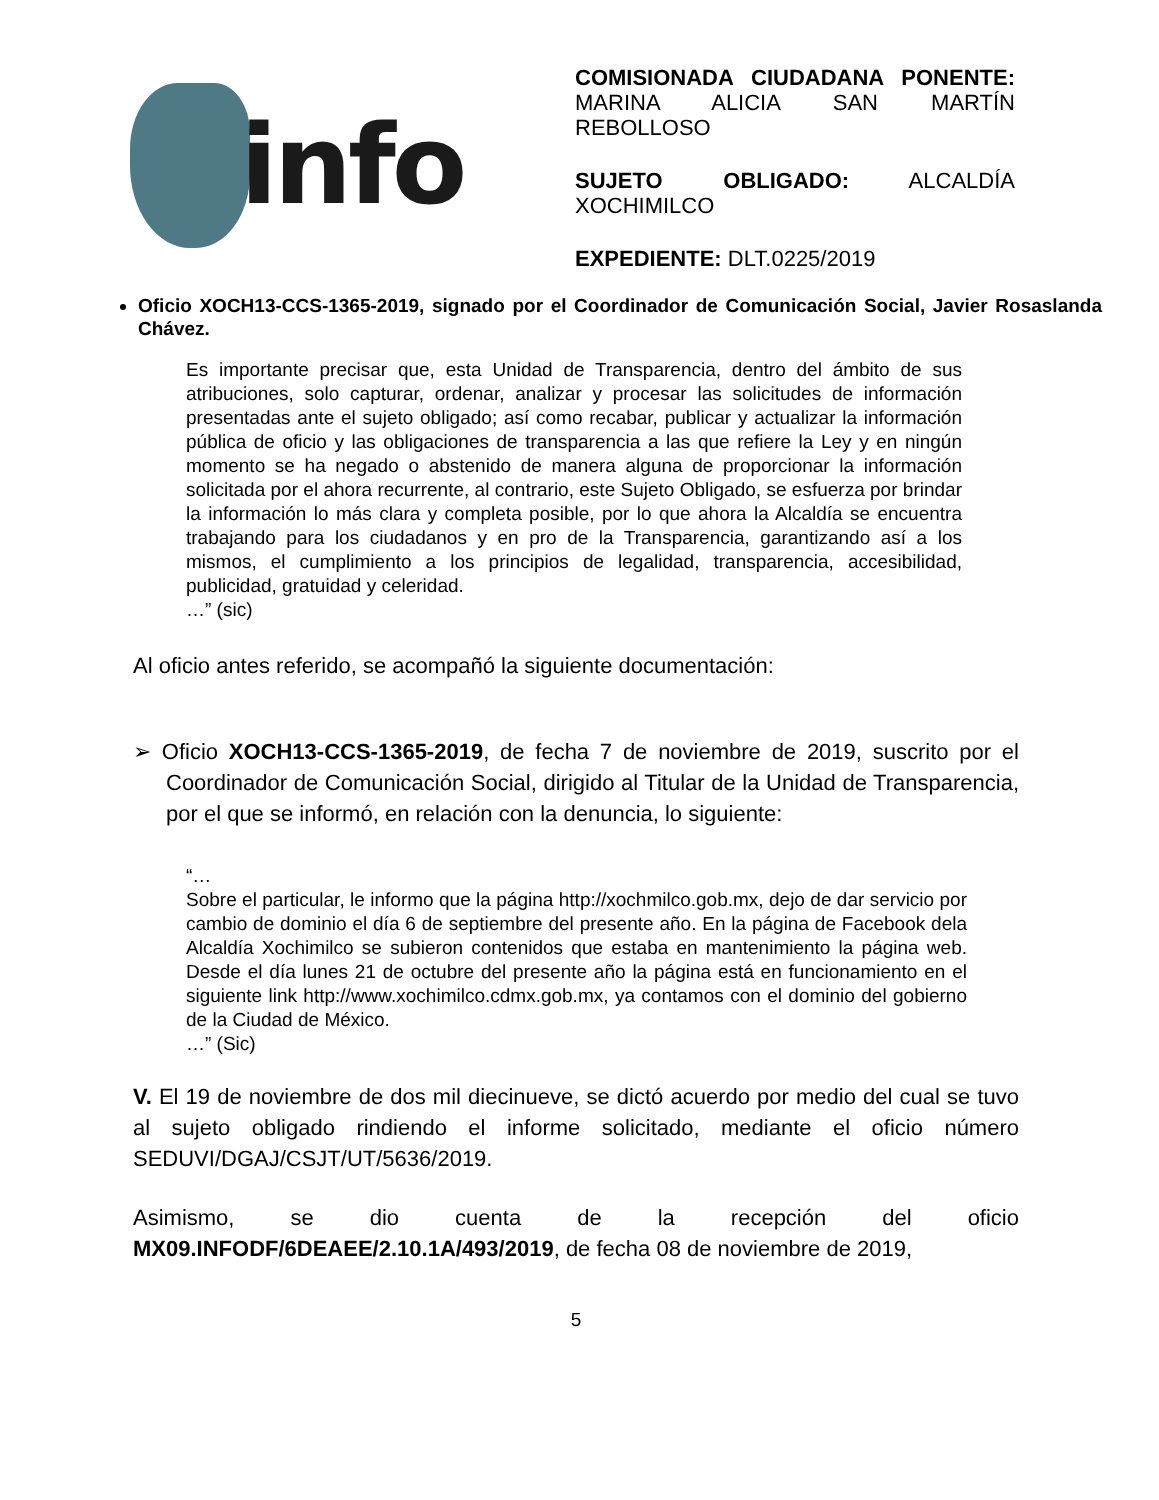info
COMISIONADA CIUDADANA PONENTE: MARINA ALICIA SAN MARTÍN REBOLLOSO
SUJETO OBLIGADO: ALCALDÍA XOCHIMILCO
EXPEDIENTE: DLT.0225/2019
Oficio XOCH13-CCS-1365-2019, signado por el Coordinador de Comunicación Social, Javier Rosaslanda Chávez.
Es importante precisar que, esta Unidad de Transparencia, dentro del ámbito de sus atribuciones, solo capturar, ordenar, analizar y procesar las solicitudes de información presentadas ante el sujeto obligado; así como recabar, publicar y actualizar la información pública de oficio y las obligaciones de transparencia a las que refiere la Ley y en ningún momento se ha negado o abstenido de manera alguna de proporcionar la información solicitada por el ahora recurrente, al contrario, este Sujeto Obligado, se esfuerza por brindar la información lo más clara y completa posible, por lo que ahora la Alcaldía se encuentra trabajando para los ciudadanos y en pro de la Transparencia, garantizando así a los mismos, el cumplimiento a los principios de legalidad, transparencia, accesibilidad, publicidad, gratuidad y celeridad.
…” (sic)
Al oficio antes referido, se acompañó la siguiente documentación:
➢ Oficio XOCH13-CCS-1365-2019, de fecha 7 de noviembre de 2019, suscrito por el Coordinador de Comunicación Social, dirigido al Titular de la Unidad de Transparencia, por el que se informó, en relación con la denuncia, lo siguiente:
“…
Sobre el particular, le informo que la página http://xochmilco.gob.mx, dejo de dar servicio por cambio de dominio el día 6 de septiembre del presente año. En la página de Facebook dela Alcaldía Xochimilco se subieron contenidos que estaba en mantenimiento la página web. Desde el día lunes 21 de octubre del presente año la página está en funcionamiento en el siguiente link http://www.xochimilco.cdmx.gob.mx, ya contamos con el dominio del gobierno de la Ciudad de México.
…” (Sic)
V. El 19 de noviembre de dos mil diecinueve, se dictó acuerdo por medio del cual se tuvo al sujeto obligado rindiendo el informe solicitado, mediante el oficio número SEDUVI/DGAJ/CSJT/UT/5636/2019.
Asimismo, se dio cuenta de la recepción del oficio MX09.INFODF/6DEAEE/2.10.1A/493/2019, de fecha 08 de noviembre de 2019,
5